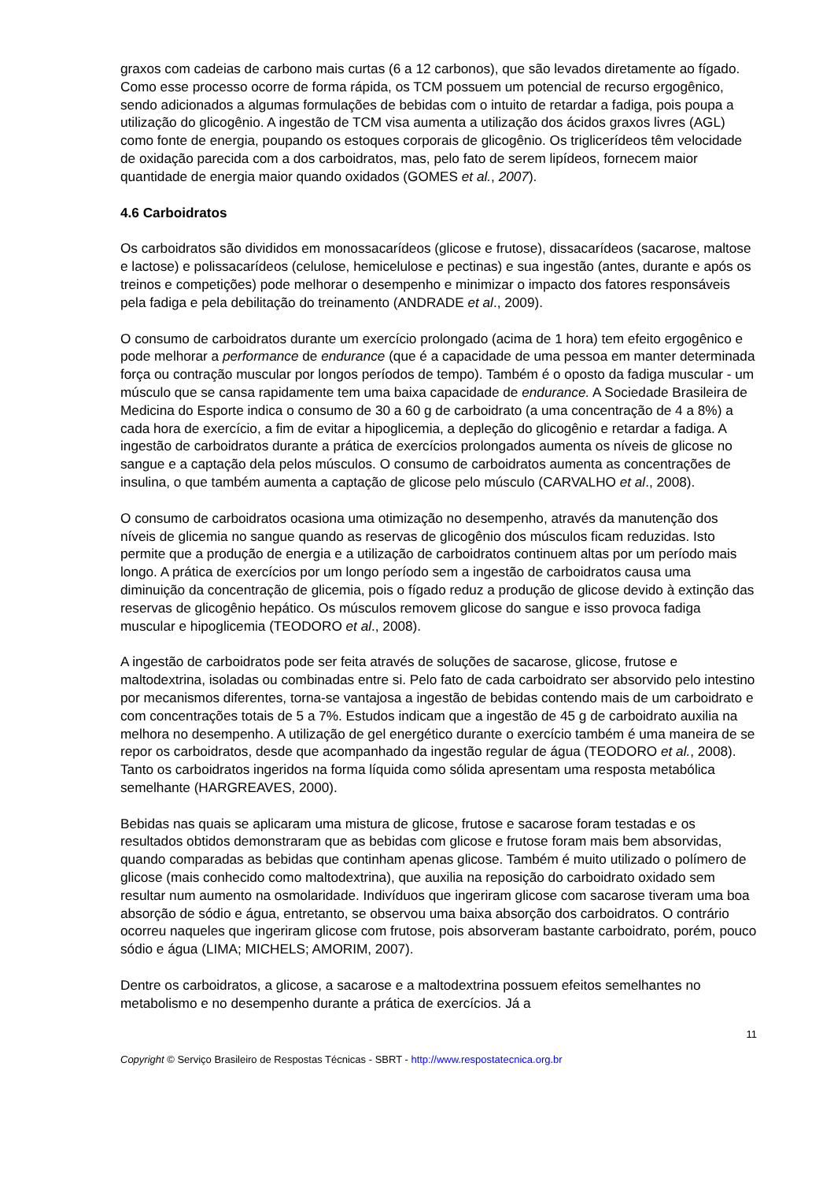graxos com cadeias de carbono mais curtas (6 a 12 carbonos), que são levados diretamente ao fígado. Como esse processo ocorre de forma rápida, os TCM possuem um potencial de recurso ergogênico, sendo adicionados a algumas formulações de bebidas com o intuito de retardar a fadiga, pois poupa a utilização do glicogênio. A ingestão de TCM visa aumenta a utilização dos ácidos graxos livres (AGL) como fonte de energia, poupando os estoques corporais de glicogênio. Os triglicerídeos têm velocidade de oxidação parecida com a dos carboidratos, mas, pelo fato de serem lipídeos, fornecem maior quantidade de energia maior quando oxidados (GOMES et al., 2007).
4.6 Carboidratos
Os carboidratos são divididos em monossacarídeos (glicose e frutose), dissacarídeos (sacarose, maltose e lactose) e polissacarídeos (celulose, hemicelulose e pectinas) e sua ingestão (antes, durante e após os treinos e competições) pode melhorar o desempenho e minimizar o impacto dos fatores responsáveis pela fadiga e pela debilitação do treinamento (ANDRADE et al., 2009).
O consumo de carboidratos durante um exercício prolongado (acima de 1 hora) tem efeito ergogênico e pode melhorar a performance de endurance (que é a capacidade de uma pessoa em manter determinada força ou contração muscular por longos períodos de tempo). Também é o oposto da fadiga muscular - um músculo que se cansa rapidamente tem uma baixa capacidade de endurance. A Sociedade Brasileira de Medicina do Esporte indica o consumo de 30 a 60 g de carboidrato (a uma concentração de 4 a 8%) a cada hora de exercício, a fim de evitar a hipoglicemia, a depleção do glicogênio e retardar a fadiga. A ingestão de carboidratos durante a prática de exercícios prolongados aumenta os níveis de glicose no sangue e a captação dela pelos músculos. O consumo de carboidratos aumenta as concentrações de insulina, o que também aumenta a captação de glicose pelo músculo (CARVALHO et al., 2008).
O consumo de carboidratos ocasiona uma otimização no desempenho, através da manutenção dos níveis de glicemia no sangue quando as reservas de glicogênio dos músculos ficam reduzidas. Isto permite que a produção de energia e a utilização de carboidratos continuem altas por um período mais longo. A prática de exercícios por um longo período sem a ingestão de carboidratos causa uma diminuição da concentração de glicemia, pois o fígado reduz a produção de glicose devido à extinção das reservas de glicogênio hepático. Os músculos removem glicose do sangue e isso provoca fadiga muscular e hipoglicemia (TEODORO et al., 2008).
A ingestão de carboidratos pode ser feita através de soluções de sacarose, glicose, frutose e maltodextrina, isoladas ou combinadas entre si. Pelo fato de cada carboidrato ser absorvido pelo intestino por mecanismos diferentes, torna-se vantajosa a ingestão de bebidas contendo mais de um carboidrato e com concentrações totais de 5 a 7%. Estudos indicam que a ingestão de 45 g de carboidrato auxilia na melhora no desempenho. A utilização de gel energético durante o exercício também é uma maneira de se repor os carboidratos, desde que acompanhado da ingestão regular de água (TEODORO et al., 2008). Tanto os carboidratos ingeridos na forma líquida como sólida apresentam uma resposta metabólica semelhante (HARGREAVES, 2000).
Bebidas nas quais se aplicaram uma mistura de glicose, frutose e sacarose foram testadas e os resultados obtidos demonstraram que as bebidas com glicose e frutose foram mais bem absorvidas, quando comparadas as bebidas que continham apenas glicose. Também é muito utilizado o polímero de glicose (mais conhecido como maltodextrina), que auxilia na reposição do carboidrato oxidado sem resultar num aumento na osmolaridade. Indivíduos que ingeriram glicose com sacarose tiveram uma boa absorção de sódio e água, entretanto, se observou uma baixa absorção dos carboidratos. O contrário ocorreu naqueles que ingeriram glicose com frutose, pois absorveram bastante carboidrato, porém, pouco sódio e água (LIMA; MICHELS; AMORIM, 2007).
Dentre os carboidratos, a glicose, a sacarose e a maltodextrina possuem efeitos semelhantes no metabolismo e no desempenho durante a prática de exercícios. Já a
11
Copyright © Serviço Brasileiro de Respostas Técnicas - SBRT - http://www.respostatecnica.org.br